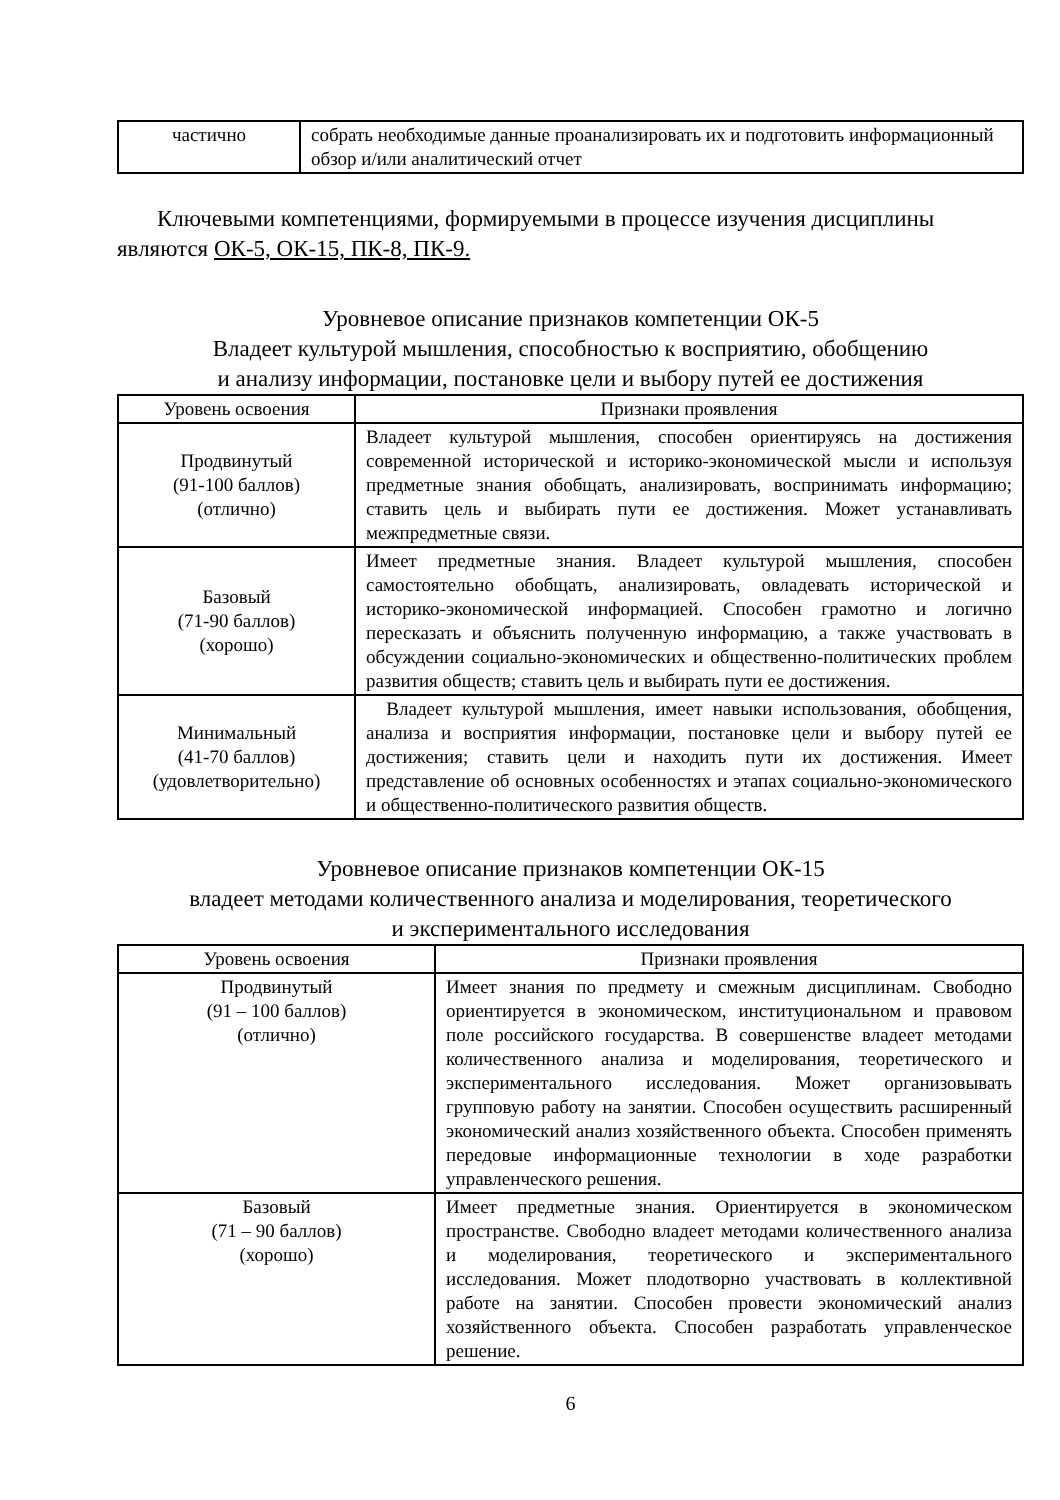| частично | собрать необходимые данные проанализировать их и подготовить информационный обзор и/или аналитический отчет |
Ключевыми компетенциями, формируемыми в процессе изучения дисциплины являются ОК-5, ОК-15, ПК-8, ПК-9.
Уровневое описание признаков компетенции ОК-5
Владеет культурой мышления, способностью к восприятию, обобщению
и анализу информации, постановке цели и выбору путей ее достижения
| Уровень освоения | Признаки проявления |
| --- | --- |
| Продвинутый (91-100 баллов) (отлично) | Владеет культурой мышления, способен ориентируясь на достижения современной исторической и историко-экономической мысли и используя предметные знания обобщать, анализировать, воспринимать информацию; ставить цель и выбирать пути ее достижения. Может устанавливать межпредметные связи. |
| Базовый (71-90 баллов) (хорошо) | Имеет предметные знания. Владеет культурой мышления, способен самостоятельно обобщать, анализировать, овладевать исторической и историко-экономической информацией. Способен грамотно и логично пересказать и объяснить полученную информацию, а также участвовать в обсуждении социально-экономических и общественно-политических проблем развития обществ; ставить цель и выбирать пути ее достижения. |
| Минимальный (41-70 баллов) (удовлетворительно) | Владеет культурой мышления, имеет навыки использования, обобщения, анализа и восприятия информации, постановке цели и выбору путей ее достижения; ставить цели и находить пути их достижения. Имеет представление об основных особенностях и этапах социально-экономического и общественно-политического развития обществ. |
Уровневое описание признаков компетенции ОК-15
владеет методами количественного анализа и моделирования, теоретического
и экспериментального исследования
| Уровень освоения | Признаки проявления |
| --- | --- |
| Продвинутый (91 – 100 баллов) (отлично) | Имеет знания по предмету и смежным дисциплинам. Свободно ориентируется в экономическом, институциональном и правовом поле российского государства. В совершенстве владеет методами количественного анализа и моделирования, теоретического и экспериментального исследования. Может организовывать групповую работу на занятии. Способен осуществить расширенный экономический анализ хозяйственного объекта. Способен применять передовые информационные технологии в ходе разработки управленческого решения. |
| Базовый (71 – 90 баллов) (хорошо) | Имеет предметные знания. Ориентируется в экономическом пространстве. Свободно владеет методами количественного анализа и моделирования, теоретического и экспериментального исследования. Может плодотворно участвовать в коллективной работе на занятии. Способен провести экономический анализ хозяйственного объекта. Способен разработать управленческое решение. |
6